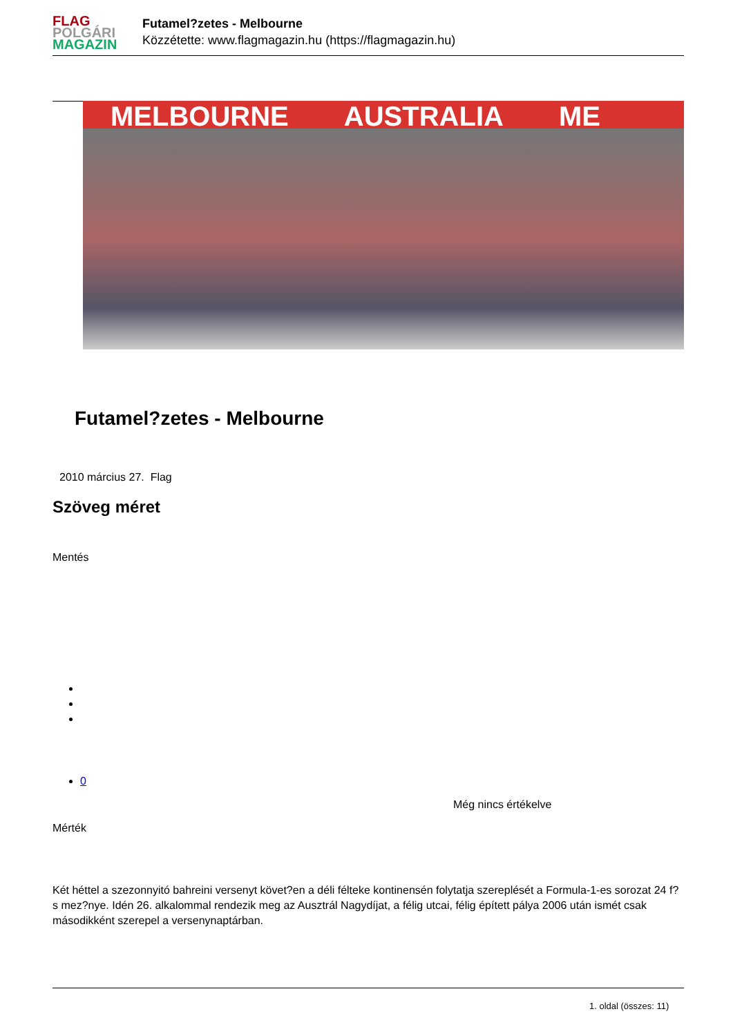FLAG
POLGÁRI
MAGAZIN
Futamel?zetes - Melbourne
Közzétette: www.flagmagazin.hu (https://flagmagazin.hu)
MELBOURNE AUSTRALIA ME
Futamel?zetes - Melbourne
2010 március 27. Flag
Szöveg méret
Mentés
0
Még nincs értékelve
Mérték
Két héttel a szezonnyitó bahreini versenyt követ?en a déli félteke kontinensén folytatja szereplését a Formula-1-es sorozat 24 f?s mez?nye. Idén 26. alkalommal rendezik meg az Ausztrál Nagydíjat, a félig utcai, félig épített pálya 2006 után ismét csak másodikként szerepel a versenynaptárban.
1. oldal (összes: 11)